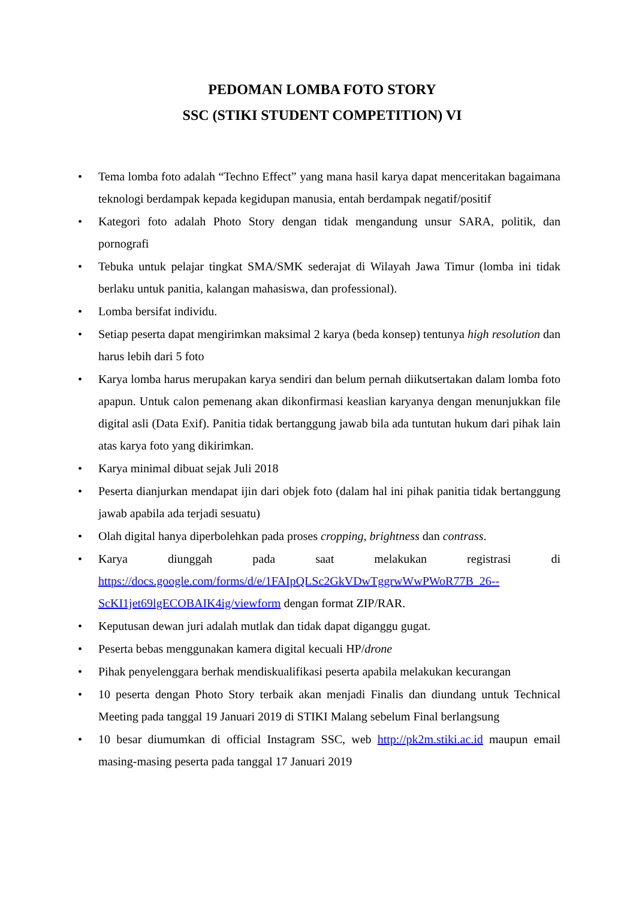PEDOMAN LOMBA FOTO STORY
SSC (STIKI STUDENT COMPETITION) VI
• Tema lomba foto adalah “Techno Effect” yang mana hasil karya dapat menceritakan bagaimana teknologi berdampak kepada kegidupan manusia, entah berdampak negatif/positif
• Kategori foto adalah Photo Story dengan tidak mengandung unsur SARA, politik, dan pornografi
• Tebuka untuk pelajar tingkat SMA/SMK sederajat di Wilayah Jawa Timur (lomba ini tidak berlaku untuk panitia, kalangan mahasiswa, dan professional).
• Lomba bersifat individu.
• Setiap peserta dapat mengirimkan maksimal 2 karya (beda konsep) tentunya high resolution dan harus lebih dari 5 foto
• Karya lomba harus merupakan karya sendiri dan belum pernah diikutsertakan dalam lomba foto apapun. Untuk calon pemenang akan dikonfirmasi keaslian karyanya dengan menunjukkan file digital asli (Data Exif). Panitia tidak bertanggung jawab bila ada tuntutan hukum dari pihak lain atas karya foto yang dikirimkan.
• Karya minimal dibuat sejak Juli 2018
• Peserta dianjurkan mendapat ijin dari objek foto (dalam hal ini pihak panitia tidak bertanggung jawab apabila ada terjadi sesuatu)
• Olah digital hanya diperbolehkan pada proses cropping, brightness dan contrass.
• Karya diunggah pada saat melakukan registrasi di https://docs.google.com/forms/d/e/1FAIpQLSc2GkVDwTggrwWwPWoR77B_26--ScKI1jet69lgECOBAIK4ig/viewform dengan format ZIP/RAR.
• Keputusan dewan juri adalah mutlak dan tidak dapat diganggu gugat.
• Peserta bebas menggunakan kamera digital kecuali HP/drone
• Pihak penyelenggara berhak mendiskualifikasi peserta apabila melakukan kecurangan
• 10 peserta dengan Photo Story terbaik akan menjadi Finalis dan diundang untuk Technical Meeting pada tanggal 19 Januari 2019 di STIKI Malang sebelum Final berlangsung
• 10 besar diumumkan di official Instagram SSC, web http://pk2m.stiki.ac.id maupun email masing-masing peserta pada tanggal 17 Januari 2019